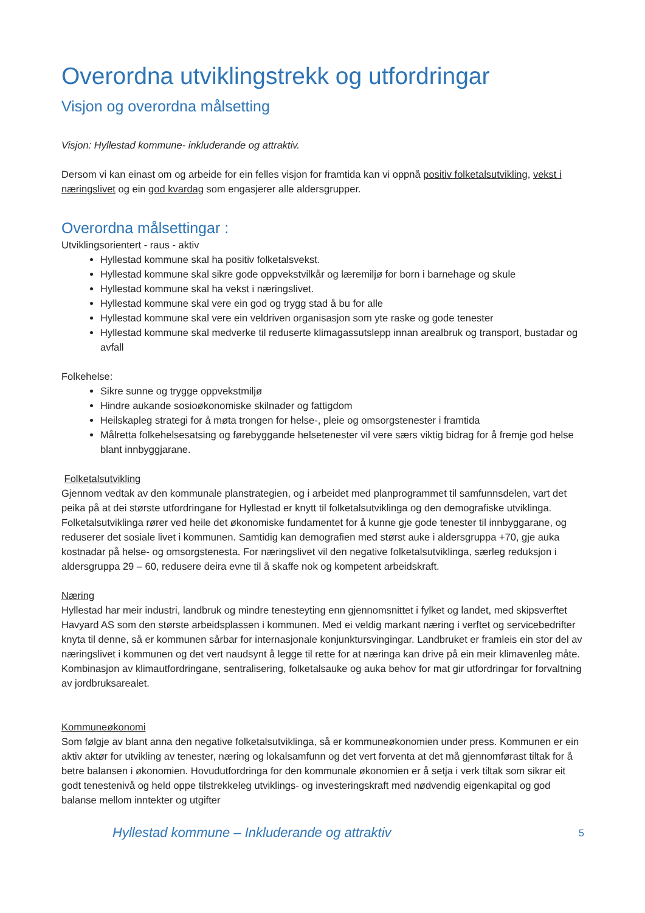Overordna utviklingstrekk og utfordringar
Visjon og overordna målsetting
Visjon: Hyllestad kommune- inkluderande og attraktiv.
Dersom vi kan einast om og arbeide for ein felles visjon for framtida kan vi oppnå positiv folketalsutvikling, vekst i næringslivet og ein god kvardag som engasjerer alle aldersgrupper.
Overordna målsettingar :
Utviklingsorientert - raus - aktiv
Hyllestad kommune skal ha positiv folketalsvekst.
Hyllestad kommune skal sikre gode oppvekstvilkår og læremiljø for born i barnehage og skule
Hyllestad kommune skal ha vekst i næringslivet.
Hyllestad kommune skal vere ein god og trygg stad å bu for alle
Hyllestad kommune skal vere ein veldriven organisasjon som yte raske og gode tenester
Hyllestad kommune skal medverke til reduserte klimagassutslepp innan arealbruk og transport, bustadar og avfall
Folkehelse:
Sikre sunne og trygge oppvekstmiljø
Hindre aukande sosioøkonomiske skilnader og fattigdom
Heilskapleg strategi for å møta trongen for helse-, pleie og omsorgstenester i framtida
Målretta folkehelsesatsing og førebyggande helsetenester vil vere særs viktig bidrag for å fremje god helse blant innbyggjarane.
Folketalsutvikling
Gjennom vedtak av den kommunale planstrategien, og i arbeidet med planprogrammet til samfunnsdelen, vart det peika på at dei største utfordringane for Hyllestad er knytt til folketalsutviklinga og den demografiske utviklinga. Folketalsutviklinga rører ved heile det økonomiske fundamentet for å kunne gje gode tenester til innbyggarane, og reduserer det sosiale livet i kommunen. Samtidig kan demografien med størst auke i aldersgruppa +70, gje auka kostnadar på helse- og omsorgstenesta. For næringslivet vil den negative folketalsutviklinga, særleg reduksjon i aldersgruppa 29 – 60, redusere deira evne til å skaffe nok og kompetent arbeidskraft.
Næring
Hyllestad har meir industri, landbruk og mindre tenesteyting enn gjennomsnittet i fylket og landet, med skipsverftet Havyard AS som den største arbeidsplassen i kommunen. Med ei veldig markant næring i verftet og servicebedrifter knyta til denne, så er kommunen sårbar for internasjonale konjunktursvingingar. Landbruket er framleis ein stor del av næringslivet i kommunen og det vert naudsynt å legge til rette for at næringa kan drive på ein meir klimavenleg måte. Kombinasjon av klimautfordringane, sentralisering, folketalsauke og auka behov for mat gir utfordringar for forvaltning av jordbruksarealet.
Kommuneøkonomi
Som følgje av blant anna den negative folketalsutviklinga, så er kommuneøkonomien under press. Kommunen er ein aktiv aktør for utvikling av tenester, næring og lokalsamfunn og det vert forventa at det må gjennomførast tiltak for å betre balansen i økonomien. Hovudutfordringa for den kommunale økonomien er å setja i verk tiltak som sikrar eit godt tenestenivå og held oppe tilstrekkeleg utviklings- og investeringskraft med nødvendig eigenkapital og god balanse mellom inntekter og utgifter
Hyllestad kommune – Inkluderande og attraktiv 5